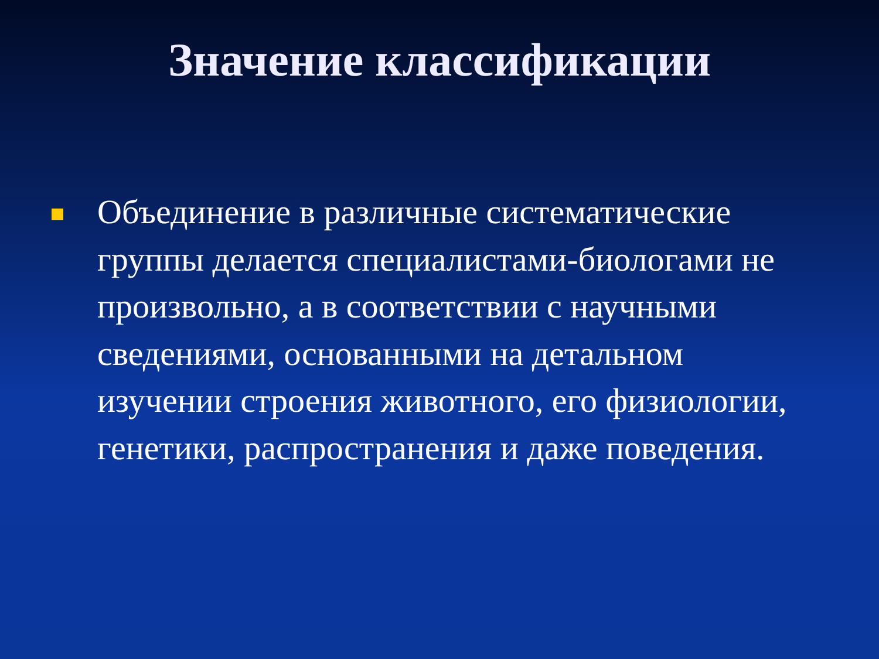Значение классификации
Объединение в различные систематические группы делается специалистами-биологами не произвольно, а в соответствии с научными сведениями, основанными на детальном изучении строения животного, его физиологии, генетики, распространения и даже поведения.